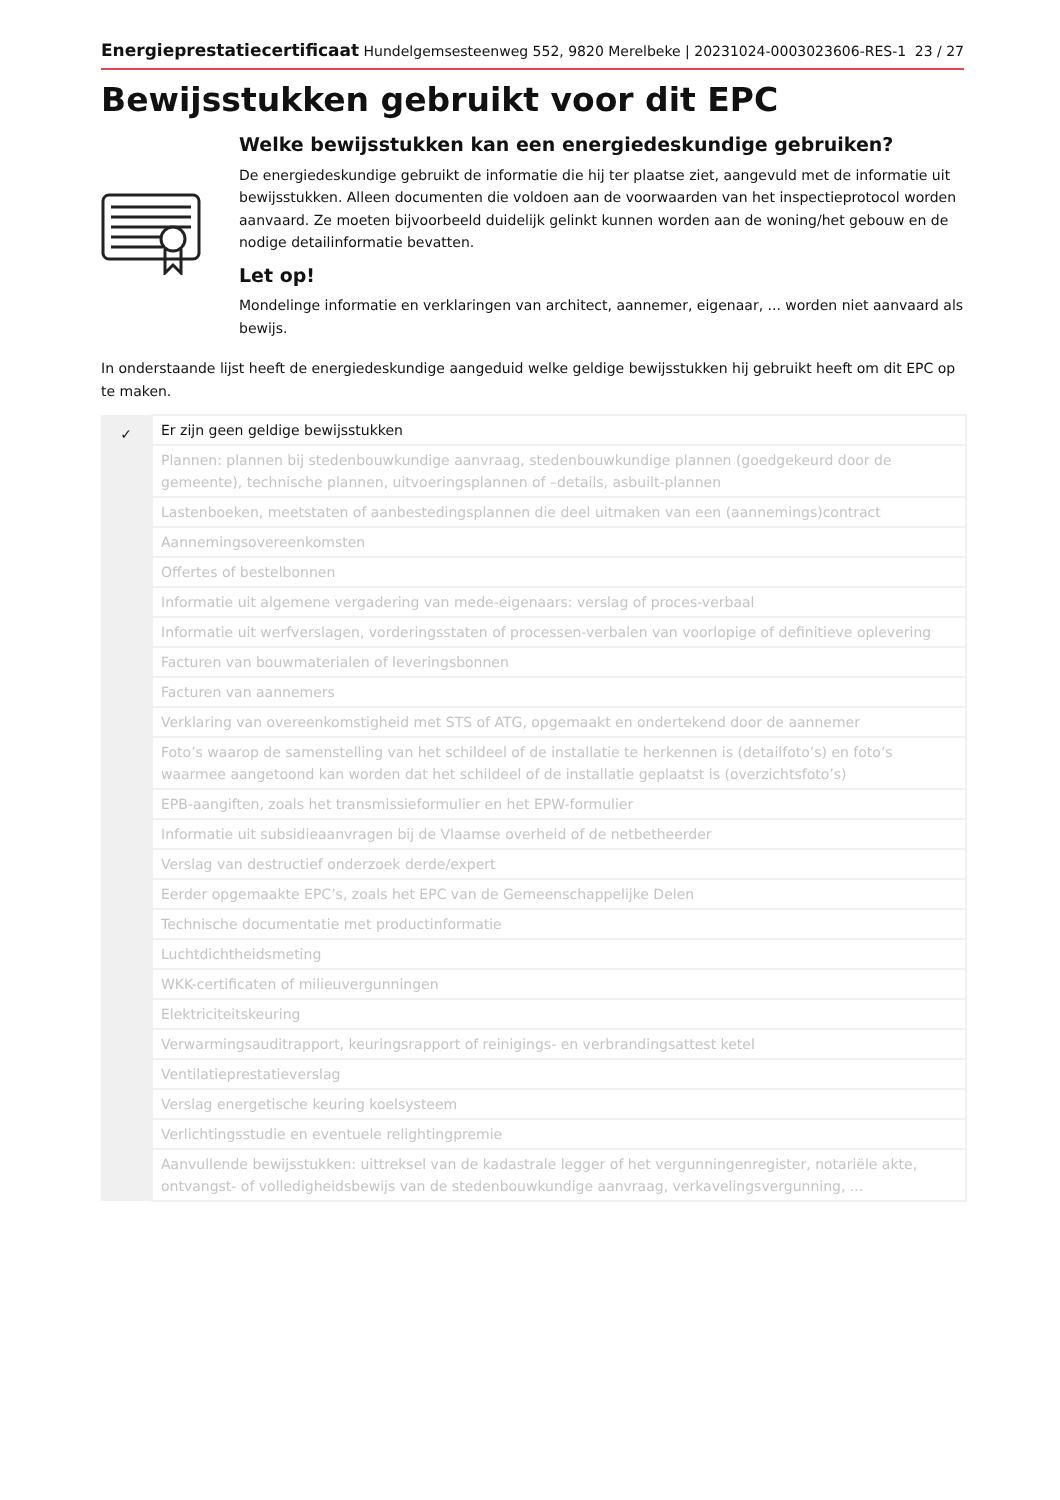Energieprestatiecertificaat Hundelgemsesteenweg 552, 9820 Merelbeke | 20231024-0003023606-RES-1 23 / 27
Bewijsstukken gebruikt voor dit EPC
Welke bewijsstukken kan een energiedeskundige gebruiken?
De energiedeskundige gebruikt de informatie die hij ter plaatse ziet, aangevuld met de informatie uit bewijsstukken. Alleen documenten die voldoen aan de voorwaarden van het inspectieprotocol worden aanvaard. Ze moeten bijvoorbeeld duidelijk gelinkt kunnen worden aan de woning/het gebouw en de nodige detailinformatie bevatten.
Let op!
Mondelinge informatie en verklaringen van architect, aannemer, eigenaar, ... worden niet aanvaard als bewijs.
In onderstaande lijst heeft de energiedeskundige aangeduid welke geldige bewijsstukken hij gebruikt heeft om dit EPC op te maken.
| ✓ | Er zijn geen geldige bewijsstukken |
| | Plannen: plannen bij stedenbouwkundige aanvraag, stedenbouwkundige plannen (goedgekeurd door de gemeente), technische plannen, uitvoeringsplannen of –details, asbuilt-plannen |
| | Lastenboeken, meetstaten of aanbestedingsplannen die deel uitmaken van een (aannemings)contract |
| | Aannemingsovereenkomsten |
| | Offertes of bestelbonnen |
| | Informatie uit algemene vergadering van mede-eigenaars: verslag of proces-verbaal |
| | Informatie uit werfverslagen, vorderingsstaten of processen-verbalen van voorlopige of definitieve oplevering |
| | Facturen van bouwmaterialen of leveringsbonnen |
| | Facturen van aannemers |
| | Verklaring van overeenkomstigheid met STS of ATG, opgemaakt en ondertekend door de aannemer |
| | Foto’s waarop de samenstelling van het schildeel of de installatie te herkennen is (detailfoto’s) en foto’s waarmee aangetoond kan worden dat het schildeel of de installatie geplaatst is (overzichtsfoto’s) |
| | EPB-aangiften, zoals het transmissieformulier en het EPW-formulier |
| | Informatie uit subsidieaanvragen bij de Vlaamse overheid of de netbetheerder |
| | Verslag van destructief onderzoek derde/expert |
| | Eerder opgemaakte EPC’s, zoals het EPC van de Gemeenschappelijke Delen |
| | Technische documentatie met productinformatie |
| | Luchtdichtheidsmeting |
| | WKK-certificaten of milieuvergunningen |
| | Elektriciteitskeuring |
| | Verwarmingsauditrapport, keuringsrapport of reinigings- en verbrandingsattest ketel |
| | Ventilatieprestatieverslag |
| | Verslag energetische keuring koelsysteem |
| | Verlichtingsstudie en eventuele relightingpremie |
| | Aanvullende bewijsstukken: uittreksel van de kadastrale legger of het vergunningenregister, notariële akte, ontvangst- of volledigheidsbewijs van de stedenbouwkundige aanvraag, verkavelingsvergunning, ... |